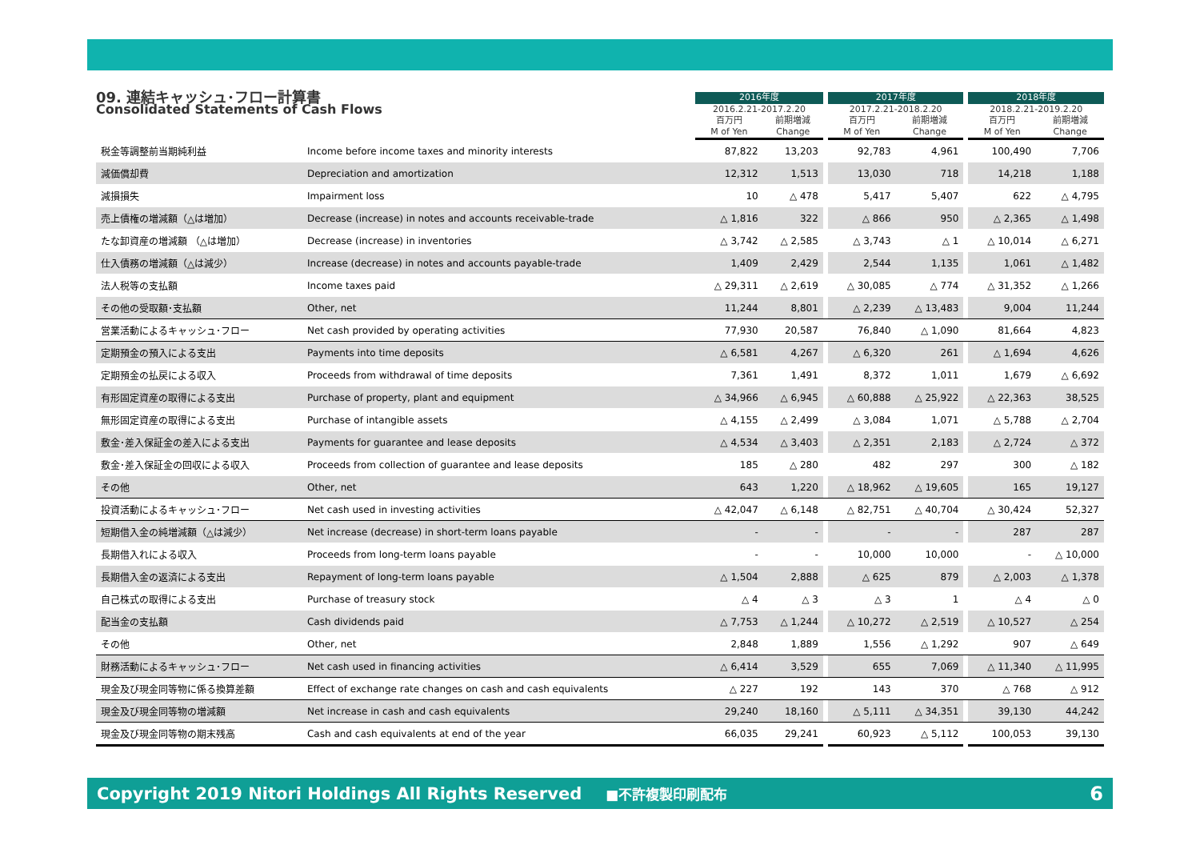| 09. 連結キャッシュ･フロー計算書 Consolidated Statements of Cash Flows | | 2016年度 | | | 2017年度 | | | 2018年度 | |
| --- | --- | --- | --- | --- | --- | --- | --- | --- | --- |
| | | 2016.2.21-2017.2.20 | | | 2017.2.21-2018.2.20 | | | 2018.2.21-2019.2.20 | |
| | | 百万円 M of Yen | 前期増減 Change | | 百万円 M of Yen | 前期増減 Change | | 百万円 M of Yen | 前期増減 Change |
| 税金等調整前当期純利益 | Income before income taxes and minority interests | 87,822 | 13,203 | | 92,783 | 4,961 | | 100,490 | 7,706 |
| 減価償却費 | Depreciation and amortization | 12,312 | 1,513 | | 13,030 | 718 | | 14,218 | 1,188 |
| 減損損失 | Impairment loss | 10 | △ 478 | | 5,417 | 5,407 | | 622 | △ 4,795 |
| 売上債権の増減額（△は増加） | Decrease (increase) in notes and accounts receivable-trade | △ 1,816 | 322 | | △ 866 | 950 | | △ 2,365 | △ 1,498 |
| たな卸資産の増減額 （△は増加） | Decrease (increase) in inventories | △ 3,742 | △ 2,585 | | △ 3,743 | △ 1 | | △ 10,014 | △ 6,271 |
| 仕入債務の増減額（△は減少） | Increase (decrease) in notes and accounts payable-trade | 1,409 | 2,429 | | 2,544 | 1,135 | | 1,061 | △ 1,482 |
| 法人税等の支払額 | Income taxes paid | △ 29,311 | △ 2,619 | | △ 30,085 | △ 774 | | △ 31,352 | △ 1,266 |
| その他の受取額･支払額 | Other, net | 11,244 | 8,801 | | △ 2,239 | △ 13,483 | | 9,004 | 11,244 |
| 営業活動によるキャッシュ･フロー | Net cash provided by operating activities | 77,930 | 20,587 | | 76,840 | △ 1,090 | | 81,664 | 4,823 |
| 定期預金の預入による支出 | Payments into time deposits | △ 6,581 | 4,267 | | △ 6,320 | 261 | | △ 1,694 | 4,626 |
| 定期預金の払戻による収入 | Proceeds from withdrawal of time deposits | 7,361 | 1,491 | | 8,372 | 1,011 | | 1,679 | △ 6,692 |
| 有形固定資産の取得による支出 | Purchase of property, plant and equipment | △ 34,966 | △ 6,945 | | △ 60,888 | △ 25,922 | | △ 22,363 | 38,525 |
| 無形固定資産の取得による支出 | Purchase of intangible assets | △ 4,155 | △ 2,499 | | △ 3,084 | 1,071 | | △ 5,788 | △ 2,704 |
| 敷金･差入保証金の差入による支出 | Payments for guarantee and lease deposits | △ 4,534 | △ 3,403 | | △ 2,351 | 2,183 | | △ 2,724 | △ 372 |
| 敷金･差入保証金の回収による収入 | Proceeds from collection of guarantee and lease deposits | 185 | △ 280 | | 482 | 297 | | 300 | △ 182 |
| その他 | Other, net | 643 | 1,220 | | △ 18,962 | △ 19,605 | | 165 | 19,127 |
| 投資活動によるキャッシュ･フロー | Net cash used in investing activities | △ 42,047 | △ 6,148 | | △ 82,751 | △ 40,704 | | △ 30,424 | 52,327 |
| 短期借入金の純増減額（△は減少） | Net increase (decrease) in short-term loans payable | - | - | | - | - | | 287 | 287 |
| 長期借入れによる収入 | Proceeds from long-term loans payable | - | - | | 10,000 | 10,000 | | - | △ 10,000 |
| 長期借入金の返済による支出 | Repayment of long-term loans payable | △ 1,504 | 2,888 | | △ 625 | 879 | | △ 2,003 | △ 1,378 |
| 自己株式の取得による支出 | Purchase of treasury stock | △ 4 | △ 3 | | △ 3 | 1 | | △ 4 | △ 0 |
| 配当金の支払額 | Cash dividends paid | △ 7,753 | △ 1,244 | | △ 10,272 | △ 2,519 | | △ 10,527 | △ 254 |
| その他 | Other, net | 2,848 | 1,889 | | 1,556 | △ 1,292 | | 907 | △ 649 |
| 財務活動によるキャッシュ･フロー | Net cash used in financing activities | △ 6,414 | 3,529 | | 655 | 7,069 | | △ 11,340 | △ 11,995 |
| 現金及び現金同等物に係る換算差額 | Effect of exchange rate changes on cash and cash equivalents | △ 227 | 192 | | 143 | 370 | | △ 768 | △ 912 |
| 現金及び現金同等物の増減額 | Net increase in cash and cash equivalents | 29,240 | 18,160 | | △ 5,111 | △ 34,351 | | 39,130 | 44,242 |
| 現金及び現金同等物の期末残高 | Cash and cash equivalents at end of the year | 66,035 | 29,241 | | 60,923 | △ 5,112 | | 100,053 | 39,130 |
Copyright 2019 Nitori Holdings All Rights Reserved ■不許複製印刷配布 6